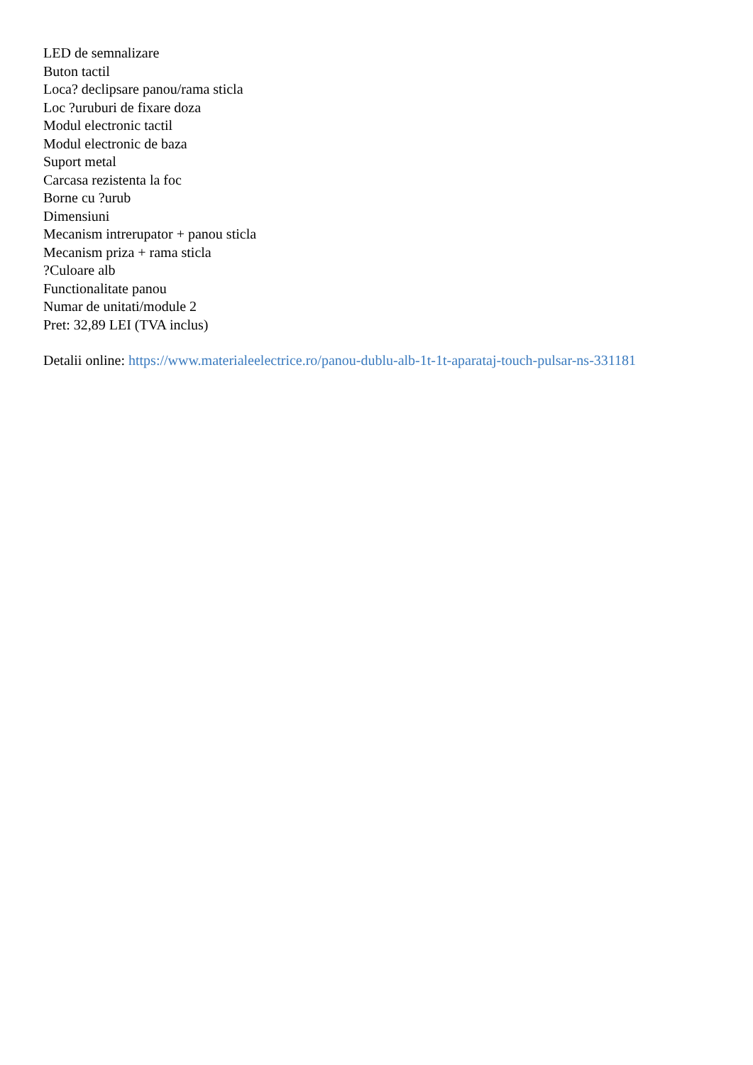LED de semnalizare
Buton tactil
Loca? declipsare panou/rama sticla
Loc ?uruburi de fixare doza
Modul electronic tactil
Modul electronic de baza
Suport metal
Carcasa rezistenta la foc
Borne cu ?urub
Dimensiuni
Mecanism intrerupator + panou sticla
Mecanism priza + rama sticla
?Culoare alb
Functionalitate panou
Numar de unitati/module 2
Pret: 32,89 LEI (TVA inclus)
Detalii online: https://www.materialeelectrice.ro/panou-dublu-alb-1t-1t-aparataj-touch-pulsar-ns-331181